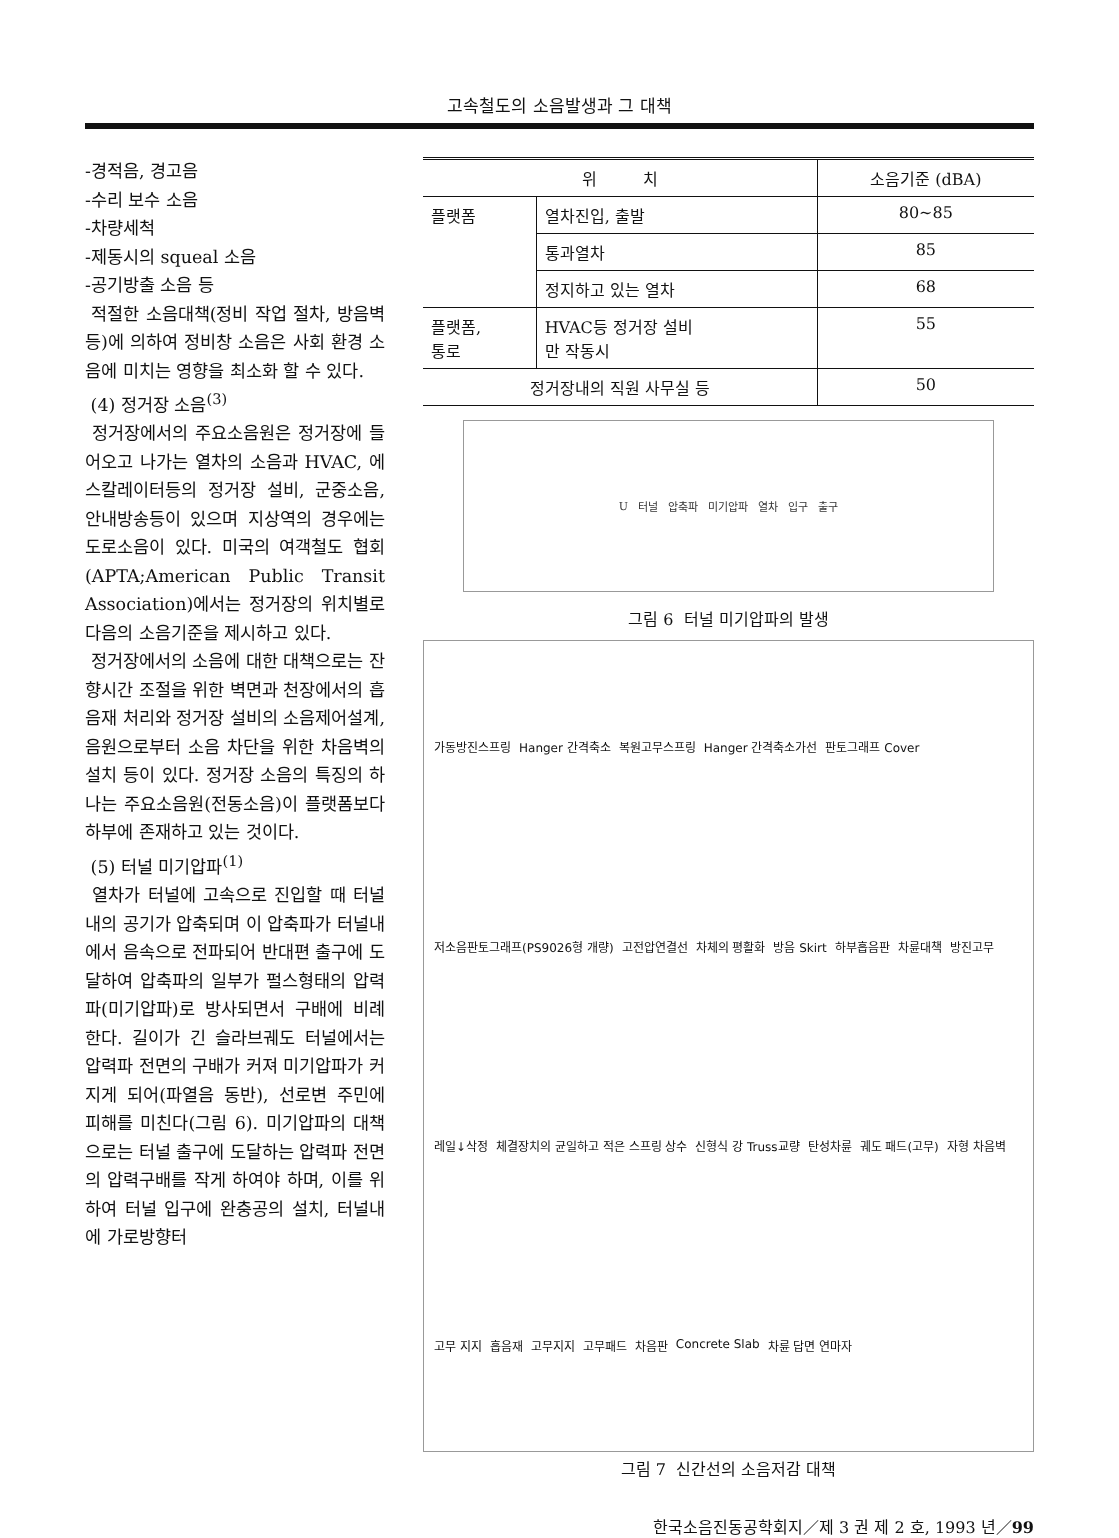고속철도의 소음발생과 그 대책
-경적음, 경고음
-수리 보수 소음
-차량세척
-제동시의 squeal 소음
-공기방출 소음 등
적절한 소음대책(정비 작업 절차, 방음벽등)에 의하여 정비창 소음은 사회 환경 소음에 미치는 영향을 최소화 할 수 있다.
(4) 정거장 소음<sup>(3)</sup>
정거장에서의 주요소음원은 정거장에 들어오고 나가는 열차의 소음과 HVAC, 에스칼레이터등의 정거장 설비, 군중소음, 안내방송등이 있으며 지상역의 경우에는 도로소음이 있다. 미국의 여객철도 협회(APTA;American Public Transit Association)에서는 정거장의 위치별로 다음의 소음기준을 제시하고 있다.
정거장에서의 소음에 대한 대책으로는 잔향시간 조절을 위한 벽면과 천장에서의 흡음재 처리와 정거장 설비의 소음제어설계, 음원으로부터 소음 차단을 위한 차음벽의 설치 등이 있다. 정거장 소음의 특징의 하나는 주요소음원(전동소음)이 플랫폼보다 하부에 존재하고 있는 것이다.
(5) 터널 미기압파<sup>(1)</sup>
열차가 터널에 고속으로 진입할 때 터널내의 공기가 압축되며 이 압축파가 터널내에서 음속으로 전파되어 반대편 출구에 도달하여 압축파의 일부가 펄스형태의 압력파(미기압파)로 방사되면서 구배에 비례한다. 길이가 긴 슬라브궤도 터널에서는 압력파 전면의 구배가 커져 미기압파가 커지게 되어(파열음 동반), 선로변 주민에 피해를 미친다(그림 6). 미기압파의 대책으로는 터널 출구에 도달하는 압력파 전면의 압력구배를 작게 하여야 하며, 이를 위하여 터널 입구에 완충공의 설치, 터널내에 가로방향터
| 위 치 | | 소음기준 (dBA) |
| --- | --- | --- |
| 플랫폼 | 열차진입, 출발 | 80~85 |
| | 통과열차 | 85 |
| | 정지하고 있는 열차 | 68 |
| 플랫폼, 통로 | HVAC등 정거장 설비 만 작동시 | 55 |
| 정거장내의 직원 사무실 등 | | 50 |
U 터널 압축파 미기압파 열차 입구 출구
그림 6 터널 미기압파의 발생
가동방진스프링 Hanger 간격축소 복원고무스프링 Hanger 간격축소가선 판토그래프 Cover 저소음판토그래프(PS9026형 개량) 고전압연결선 차체의 평활화 방음 Skirt 하부흡음판 차륜대책 방진고무 레일↓삭정 체결장치의 균일하고 적은 스프링 상수 신형식 강 Truss교량 탄성차륜 궤도 패드(고무) 자형 차음벽 고무 지지 흡음재 고무지지 고무패드 차음판 Concrete Slab 차륜 답면 연마자
그림 7 신간선의 소음저감 대책
한국소음진동공학회지／제 3 권 제 2 호, 1993 년／99